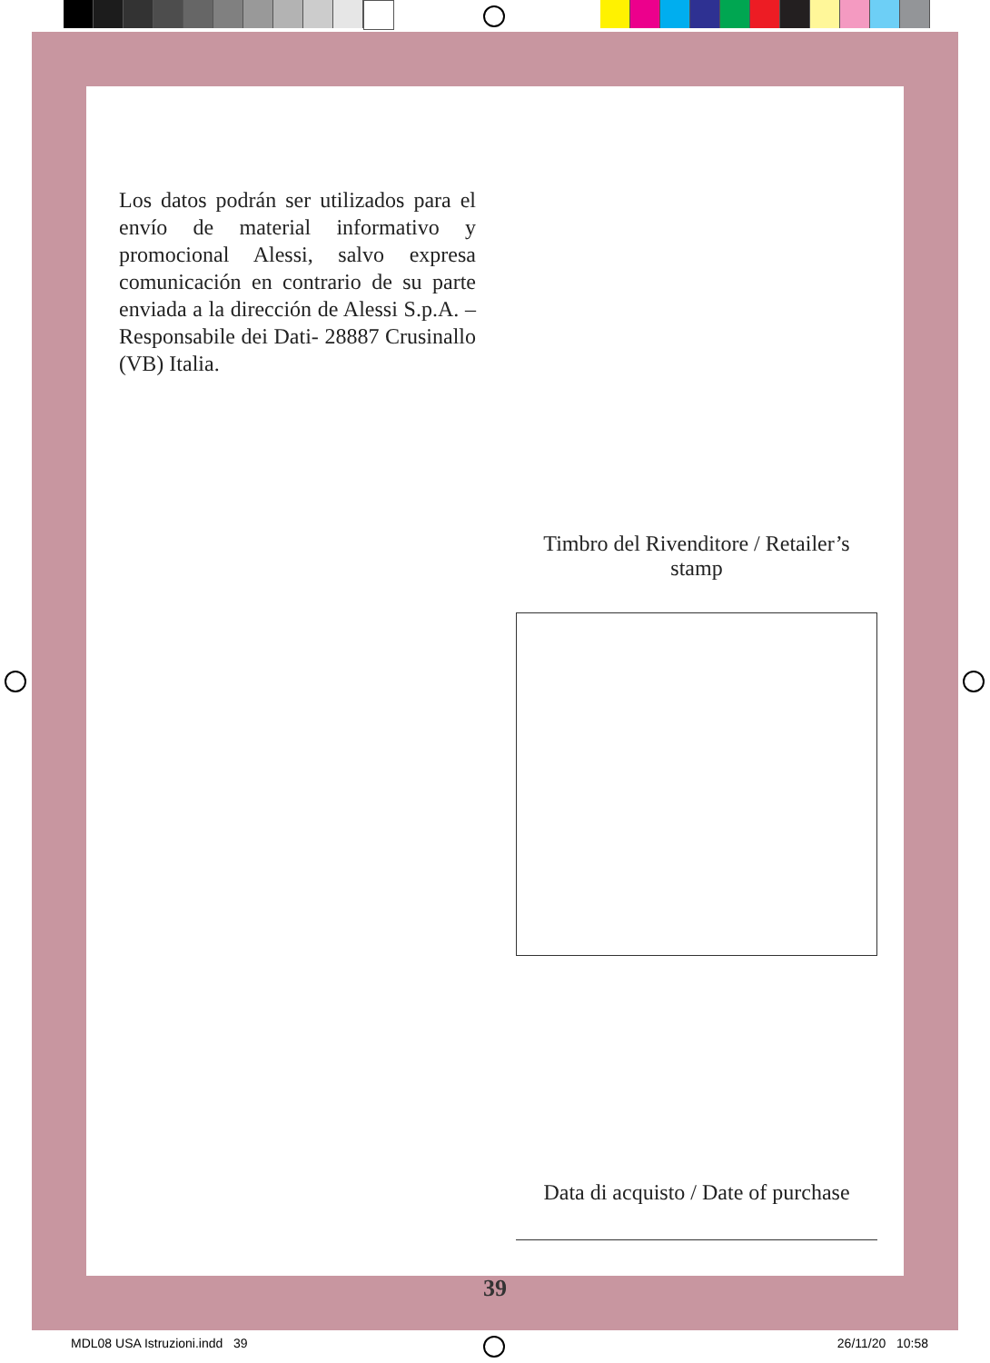Los datos podrán ser utilizados para el envío de material informativo y promocional Alessi, salvo expresa comunicación en contrario de su parte enviada a la dirección de Alessi S.p.A. –Responsabile dei Dati- 28887 Crusinallo (VB) Italia.
Timbro del Rivenditore / Retailer’s stamp
Data di acquisto / Date of purchase
39
MDL08 USA Istruzioni.indd 39 26/11/20 10:58